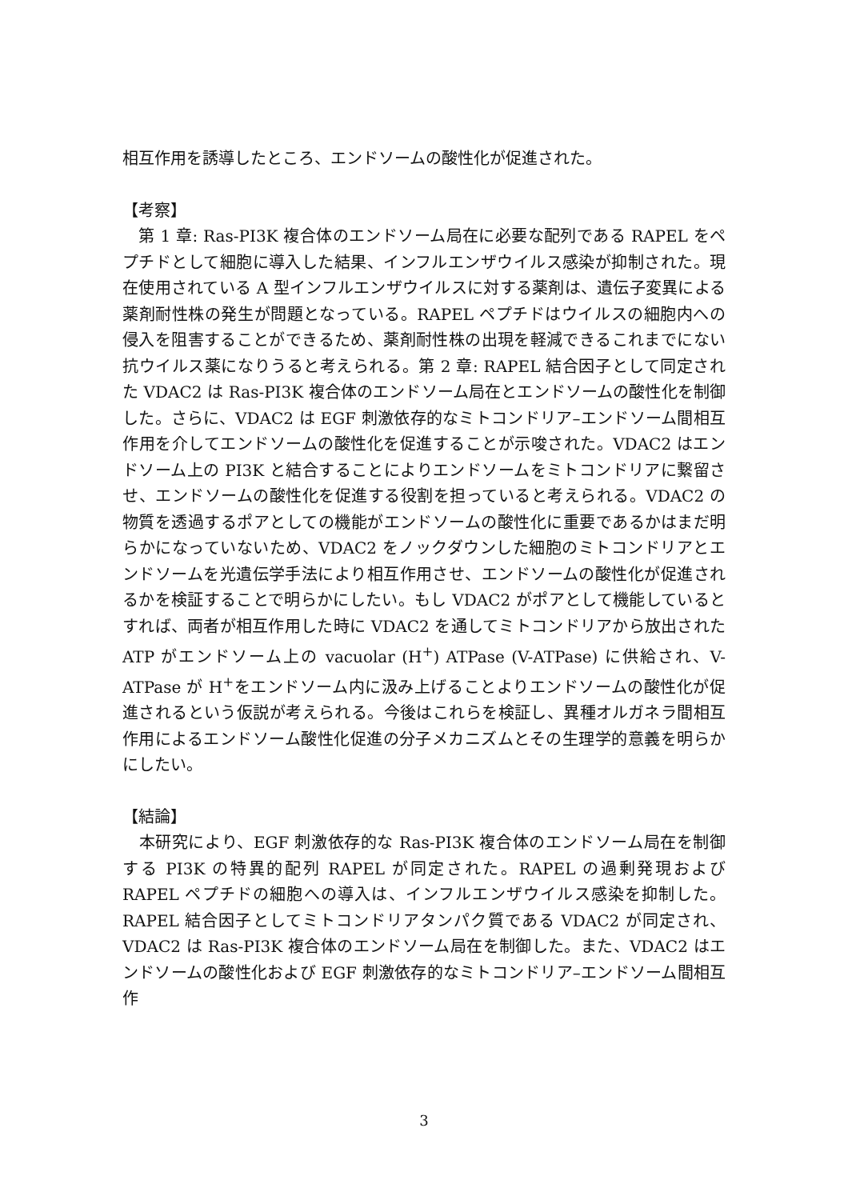相互作用を誘導したところ、エンドソームの酸性化が促進された。
【考察】
　第 1 章: Ras-PI3K 複合体のエンドソーム局在に必要な配列である RAPEL をペプチドとして細胞に導入した結果、インフルエンザウイルス感染が抑制された。現在使用されている A 型インフルエンザウイルスに対する薬剤は、遺伝子変異による薬剤耐性株の発生が問題となっている。RAPEL ペプチドはウイルスの細胞内への侵入を阻害することができるため、薬剤耐性株の出現を軽減できるこれまでにない抗ウイルス薬になりうると考えられる。第 2 章: RAPEL 結合因子として同定された VDAC2 は Ras-PI3K 複合体のエンドソーム局在とエンドソームの酸性化を制御した。さらに、VDAC2 は EGF 刺激依存的なミトコンドリア–エンドソーム間相互作用を介してエンドソームの酸性化を促進することが示唆された。VDAC2 はエンドソーム上の PI3K と結合することによりエンドソームをミトコンドリアに繋留させ、エンドソームの酸性化を促進する役割を担っていると考えられる。VDAC2 の物質を透過するポアとしての機能がエンドソームの酸性化に重要であるかはまだ明らかになっていないため、VDAC2 をノックダウンした細胞のミトコンドリアとエンドソームを光遺伝学手法により相互作用させ、エンドソームの酸性化が促進されるかを検証することで明らかにしたい。もし VDAC2 がポアとして機能しているとすれば、両者が相互作用した時に VDAC2 を通してミトコンドリアから放出された ATP がエンドソーム上の vacuolar (H<sup>+</sup>) ATPase (V-ATPase) に供給され、V-ATPase が H<sup>+</sup>をエンドソーム内に汲み上げることよりエンドソームの酸性化が促進されるという仮説が考えられる。今後はこれらを検証し、異種オルガネラ間相互作用によるエンドソーム酸性化促進の分子メカニズムとその生理学的意義を明らかにしたい。
【結論】
　本研究により、EGF 刺激依存的な Ras-PI3K 複合体のエンドソーム局在を制御する PI3K の特異的配列 RAPEL が同定された。RAPEL の過剰発現および RAPEL ペプチドの細胞への導入は、インフルエンザウイルス感染を抑制した。RAPEL 結合因子としてミトコンドリアタンパク質である VDAC2 が同定され、VDAC2 は Ras-PI3K 複合体のエンドソーム局在を制御した。また、VDAC2 はエンドソームの酸性化および EGF 刺激依存的なミトコンドリア–エンドソーム間相互作
3